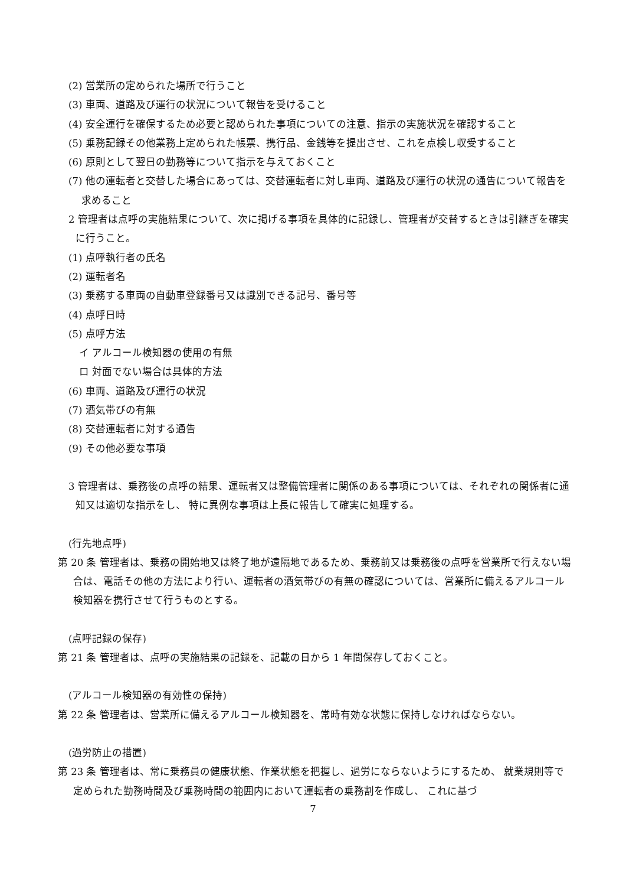(2) 営業所の定められた場所で行うこと
(3) 車両、道路及び運行の状況について報告を受けること
(4) 安全運行を確保するため必要と認められた事項についての注意、指示の実施状況を確認すること
(5) 乗務記録その他業務上定められた帳票、携行品、金銭等を提出させ、これを点検し収受すること
(6) 原則として翌日の勤務等について指示を与えておくこと
(7) 他の運転者と交替した場合にあっては、交替運転者に対し車両、道路及び運行の状況の通告について報告を求めること
2 管理者は点呼の実施結果について、次に掲げる事項を具体的に記録し、管理者が交替するときは引継ぎを確実に行うこと。
(1) 点呼執行者の氏名
(2) 運転者名
(3) 乗務する車両の自動車登録番号又は識別できる記号、番号等
(4) 点呼日時
(5) 点呼方法
イ アルコール検知器の使用の有無
ロ 対面でない場合は具体的方法
(6) 車両、道路及び運行の状況
(7) 酒気帯びの有無
(8) 交替運転者に対する通告
(9) その他必要な事項
3 管理者は、乗務後の点呼の結果、運転者又は整備管理者に関係のある事項については、それぞれの関係者に通知又は適切な指示をし、 特に異例な事項は上長に報告して確実に処理する。
(行先地点呼)
第 20 条 管理者は、乗務の開始地又は終了地が遠隔地であるため、乗務前又は乗務後の点呼を営業所で行えない場合は、電話その他の方法により行い、運転者の酒気帯びの有無の確認については、営業所に備えるアルコール検知器を携行させて行うものとする。
(点呼記録の保存)
第 21 条 管理者は、点呼の実施結果の記録を、記載の日から 1 年間保存しておくこと。
(アルコール検知器の有効性の保持)
第 22 条 管理者は、営業所に備えるアルコール検知器を、常時有効な状態に保持しなければならない。
(過労防止の措置)
第 23 条 管理者は、常に乗務員の健康状態、作業状態を把握し、過労にならないようにするため、 就業規則等で定められた勤務時間及び乗務時間の範囲内において運転者の乗務割を作成し、 これに基づ
7